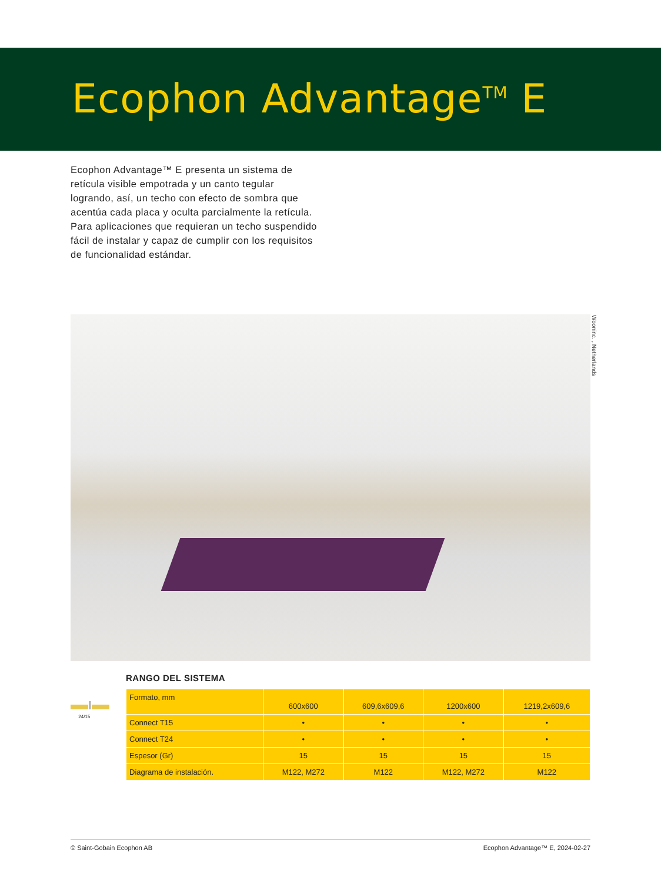Ecophon Advantage<sup>TM</sup> E
Ecophon Advantage™ E presenta un sistema de retícula visible empotrada y un canto tegular logrando, así, un techo con efecto de sombra que acentúa cada placa y oculta parcialmente la retícula. Para aplicaciones que requieran un techo suspendido fácil de instalar y capaz de cumplir con los requisitos de funcionalidad estándar.
Wooninc. , Netherlands
24/15
RANGO DEL SISTEMA
| Formato, mm | 600x600 | 609,6x609,6 | 1200x600 | 1219,2x609,6 |
| Connect T15 | • | • | • | • |
| Connect T24 | • | • | • | • |
| Espesor (Gr) | 15 | 15 | 15 | 15 |
| Diagrama de instalación. | M122, M272 | M122 | M122, M272 | M122 |
© Saint-Gobain Ecophon AB Ecophon Advantage™ E, 2024-02-27